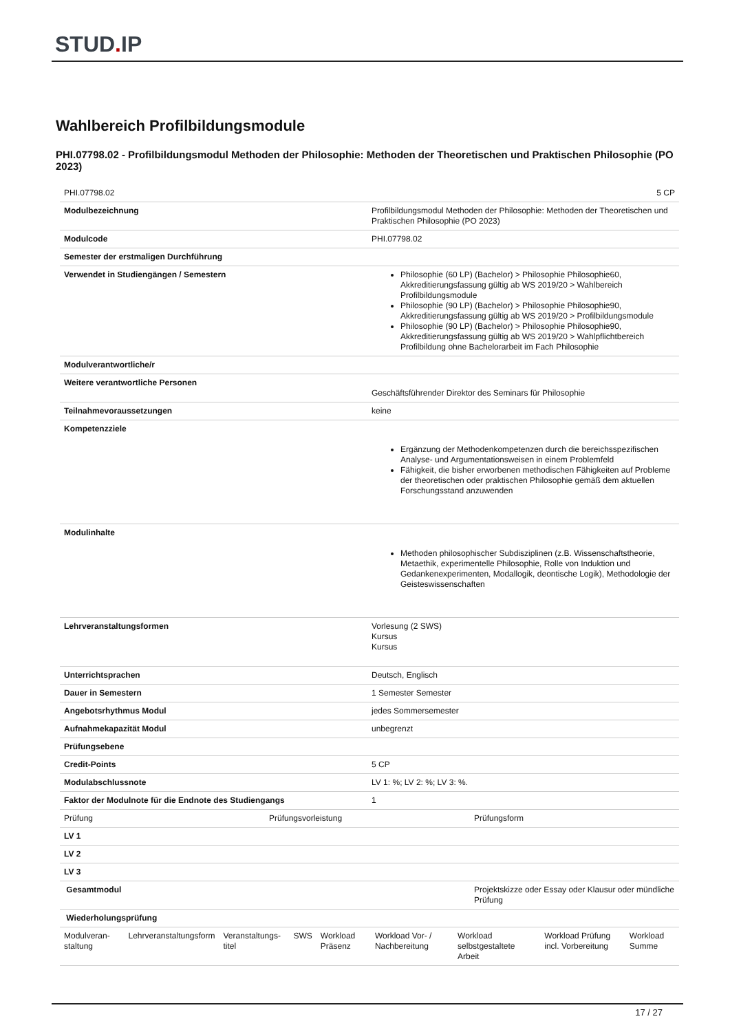STUD. IP
Wahlbereich Profilbildungsmodule
PHI.07798.02 - Profilbildungsmodul Methoden der Philosophie: Methoden der Theoretischen und Praktischen Philosophie (PO 2023)
| PHI.07798.02 | 5 CP |
| Modulbezeichnung | Profilbildungsmodul Methoden der Philosophie: Methoden der Theoretischen und Praktischen Philosophie (PO 2023) |
| Modulcode | PHI.07798.02 |
| Semester der erstmaligen Durchführung | |
| Verwendet in Studiengängen / Semestern | Philosophie (60 LP) (Bachelor) > Philosophie Philosophie60, Akkreditierungsfassung gültig ab WS 2019/20 > Wahlbereich Profilbildungsmodule Philosophie (90 LP) (Bachelor) > Philosophie Philosophie90, Akkreditierungsfassung gültig ab WS 2019/20 > Profilbildungsmodule Philosophie (90 LP) (Bachelor) > Philosophie Philosophie90, Akkreditierungsfassung gültig ab WS 2019/20 > Wahlpflichtbereich Profilbildung ohne Bachelorarbeit im Fach Philosophie |
| Modulverantwortliche/r | |
| Weitere verantwortliche Personen | Geschäftsführender Direktor des Seminars für Philosophie |
| Teilnahmevoraussetzungen | keine |
| Kompetenzziele | Ergänzung der Methodenkompetenzen durch die bereichsspezifischen Analyse- und Argumentationsweisen in einem Problemfeld Fähigkeit, die bisher erworbenen methodischen Fähigkeiten auf Probleme der theoretischen oder praktischen Philosophie gemäß dem aktuellen Forschungsstand anzuwenden |
| Modulinhalte | Methoden philosophischer Subdisziplinen (z.B. Wissenschaftstheorie, Metaethik, experimentelle Philosophie, Rolle von Induktion und Gedankenexperimenten, Modallogik, deontische Logik), Methodologie der Geisteswissenschaften |
| Lehrveranstaltungsformen | Vorlesung (2 SWS) Kursus Kursus |
| Unterrichtsprachen | Deutsch, Englisch |
| Dauer in Semestern | 1 Semester Semester |
| Angebotsrhythmus Modul | jedes Sommersemester |
| Aufnahmekapazität Modul | unbegrenzt |
| Prüfungsebene | |
| Credit-Points | 5 CP |
| Modulabschlussnote | LV 1: %; LV 2: %; LV 3: %. |
| Faktor der Modulnote für die Endnote des Studiengangs | 1 |
| Prüfung | Prüfungsvorleistung | Prüfungsform |
| LV 1 | | |
| LV 2 | | |
| LV 3 | | |
| Gesamtmodul | | Projektskizze oder Essay oder Klausur oder mündliche Prüfung |
| Wiederholungsprüfung | | |
| Modulveran-staltung | Lehrveranstaltungsform | Veranstaltungs-titel | SWS | Workload Präsenz | Workload Vor- / Nachbereitung | Workload selbstgestaltete Arbeit | Workload Prüfung incl. Vorbereitung | Workload Summe |
17 / 27